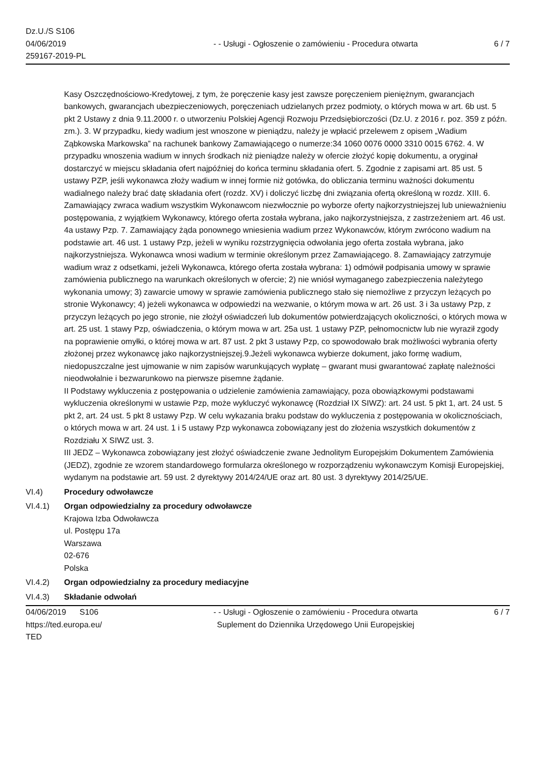Dz.U./S S106
04/06/2019
259167-2019-PL
- - Usługi - Ogłoszenie o zamówieniu - Procedura otwarta
6 / 7
Kasy Oszczędnościowo-Kredytowej, z tym, że poręczenie kasy jest zawsze poręczeniem pieniężnym, gwarancjach bankowych, gwarancjach ubezpieczeniowych, poręczeniach udzielanych przez podmioty, o których mowa w art. 6b ust. 5 pkt 2 Ustawy z dnia 9.11.2000 r. o utworzeniu Polskiej Agencji Rozwoju Przedsiębiorczości (Dz.U. z 2016 r. poz. 359 z późn. zm.). 3. W przypadku, kiedy wadium jest wnoszone w pieniądzu, należy je wpłacić przelewem z opisem „Wadium Ząbkowska Markowska” na rachunek bankowy Zamawiającego o numerze:34 1060 0076 0000 3310 0015 6762. 4. W przypadku wnoszenia wadium w innych środkach niż pieniądze należy w ofercie złożyć kopię dokumentu, a oryginał dostarczyć w miejscu składania ofert najpóźniej do końca terminu składania ofert. 5. Zgodnie z zapisami art. 85 ust. 5 ustawy PZP, jeśli wykonawca złoży wadium w innej formie niż gotówka, do obliczania terminu ważności dokumentu wadialnego należy brać datę składania ofert (rozdz. XV) i doliczyć liczbę dni związania ofertą określoną w rozdz. XIII. 6. Zamawiający zwraca wadium wszystkim Wykonawcom niezwłocznie po wyborze oferty najkorzystniejszej lub unieważnieniu postępowania, z wyjątkiem Wykonawcy, którego oferta została wybrana, jako najkorzystniejsza, z zastrzeżeniem art. 46 ust. 4a ustawy Pzp. 7. Zamawiający żąda ponownego wniesienia wadium przez Wykonawców, którym zwrócono wadium na podstawie art. 46 ust. 1 ustawy Pzp, jeżeli w wyniku rozstrzygnięcia odwołania jego oferta została wybrana, jako najkorzystniejsza. Wykonawca wnosi wadium w terminie określonym przez Zamawiającego. 8. Zamawiający zatrzymuje wadium wraz z odsetkami, jeżeli Wykonawca, którego oferta została wybrana: 1) odmówił podpisania umowy w sprawie zamówienia publicznego na warunkach określonych w ofercie; 2) nie wniósł wymaganego zabezpieczenia należytego wykonania umowy; 3) zawarcie umowy w sprawie zamówienia publicznego stało się niemożliwe z przyczyn leżących po stronie Wykonawcy; 4) jeżeli wykonawca w odpowiedzi na wezwanie, o którym mowa w art. 26 ust. 3 i 3a ustawy Pzp, z przyczyn leżących po jego stronie, nie złożył oświadczeń lub dokumentów potwierdzających okoliczności, o których mowa w art. 25 ust. 1 stawy Pzp, oświadczenia, o którym mowa w art. 25a ust. 1 ustawy PZP, pełnomocnictw lub nie wyraził zgody na poprawienie omyłki, o której mowa w art. 87 ust. 2 pkt 3 ustawy Pzp, co spowodowało brak możliwości wybrania oferty złożonej przez wykonawcę jako najkorzystniejszej.9.Jeżeli wykonawca wybierze dokument, jako formę wadium, niedopuszczalne jest ujmowanie w nim zapisów warunkujących wypłatę – gwarant musi gwarantować zapłatę należności nieodwołalnie i bezwarunkowo na pierwsze pisemne żądanie.
II Podstawy wykluczenia z postępowania o udzielenie zamówienia zamawiający, poza obowiązkowymi podstawami wykluczenia określonymi w ustawie Pzp, może wykluczyć wykonawcę (Rozdział IX SIWZ): art. 24 ust. 5 pkt 1, art. 24 ust. 5 pkt 2, art. 24 ust. 5 pkt 8 ustawy Pzp. W celu wykazania braku podstaw do wykluczenia z postępowania w okolicznościach, o których mowa w art. 24 ust. 1 i 5 ustawy Pzp wykonawca zobowiązany jest do złożenia wszystkich dokumentów z Rozdziału X SIWZ ust. 3.
III JEDZ – Wykonawca zobowiązany jest złożyć oświadczenie zwane Jednolitym Europejskim Dokumentem Zamówienia (JEDZ), zgodnie ze wzorem standardowego formularza określonego w rozporządzeniu wykonawczym Komisji Europejskiej, wydanym na podstawie art. 59 ust. 2 dyrektywy 2014/24/UE oraz art. 80 ust. 3 dyrektywy 2014/25/UE.
VI.4) Procedury odwoławcze
VI.4.1) Organ odpowiedzialny za procedury odwoławcze
Krajowa Izba Odwoławcza
ul. Postępu 17a
Warszawa
02-676
Polska
VI.4.2) Organ odpowiedzialny za procedury mediacyjne
VI.4.3) Składanie odwołań
04/06/2019 S106
https://ted.europa.eu/
TED
- - Usługi - Ogłoszenie o zamówieniu - Procedura otwarta
Suplement do Dziennika Urzędowego Unii Europejskiej
6 / 7